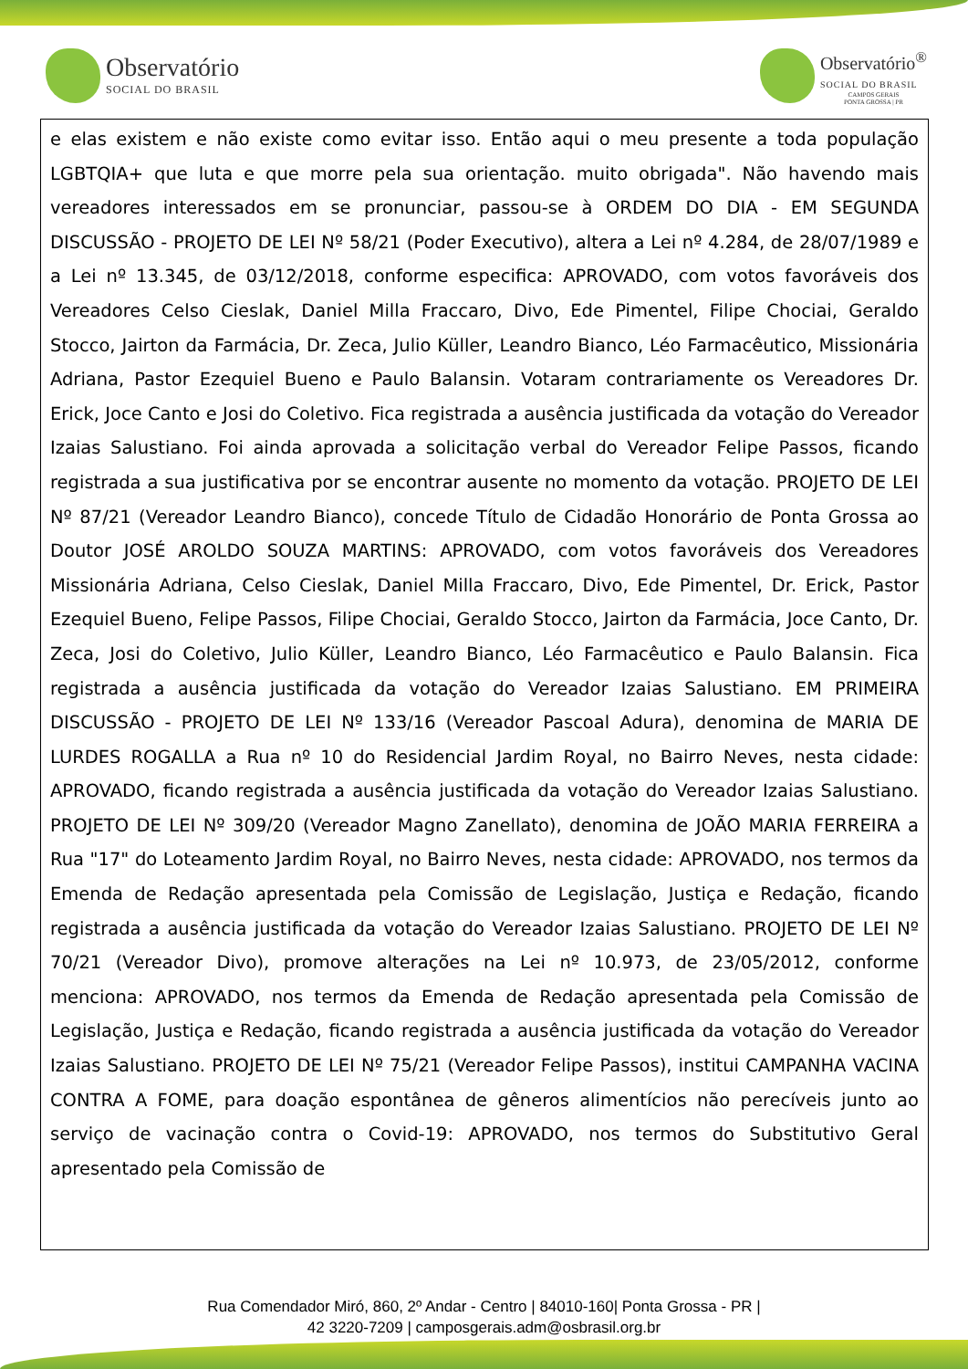Observatório
SOCIAL DO BRASIL
Observatório<sup>®</sup>
SOCIAL DO BRASIL
CAMPOS GERAIS
PONTA GROSSA | PR
e elas existem e não existe como evitar isso. Então aqui o meu presente a toda população LGBTQIA+ que luta e que morre pela sua orientação. muito obrigada". Não havendo mais vereadores interessados em se pronunciar, passou-se à ORDEM DO DIA - EM SEGUNDA DISCUSSÃO - PROJETO DE LEI Nº 58/21 (Poder Executivo), altera a Lei nº 4.284, de 28/07/1989 e a Lei nº 13.345, de 03/12/2018, conforme especifica: APROVADO, com votos favoráveis dos Vereadores Celso Cieslak, Daniel Milla Fraccaro, Divo, Ede Pimentel, Filipe Chociai, Geraldo Stocco, Jairton da Farmácia, Dr. Zeca, Julio Küller, Leandro Bianco, Léo Farmacêutico, Missionária Adriana, Pastor Ezequiel Bueno e Paulo Balansin. Votaram contrariamente os Vereadores Dr. Erick, Joce Canto e Josi do Coletivo. Fica registrada a ausência justificada da votação do Vereador Izaias Salustiano. Foi ainda aprovada a solicitação verbal do Vereador Felipe Passos, ficando registrada a sua justificativa por se encontrar ausente no momento da votação. PROJETO DE LEI Nº 87/21 (Vereador Leandro Bianco), concede Título de Cidadão Honorário de Ponta Grossa ao Doutor JOSÉ AROLDO SOUZA MARTINS: APROVADO, com votos favoráveis dos Vereadores Missionária Adriana, Celso Cieslak, Daniel Milla Fraccaro, Divo, Ede Pimentel, Dr. Erick, Pastor Ezequiel Bueno, Felipe Passos, Filipe Chociai, Geraldo Stocco, Jairton da Farmácia, Joce Canto, Dr. Zeca, Josi do Coletivo, Julio Küller, Leandro Bianco, Léo Farmacêutico e Paulo Balansin. Fica registrada a ausência justificada da votação do Vereador Izaias Salustiano. EM PRIMEIRA DISCUSSÃO - PROJETO DE LEI Nº 133/16 (Vereador Pascoal Adura), denomina de MARIA DE LURDES ROGALLA a Rua nº 10 do Residencial Jardim Royal, no Bairro Neves, nesta cidade: APROVADO, ficando registrada a ausência justificada da votação do Vereador Izaias Salustiano. PROJETO DE LEI Nº 309/20 (Vereador Magno Zanellato), denomina de JOÃO MARIA FERREIRA a Rua "17" do Loteamento Jardim Royal, no Bairro Neves, nesta cidade: APROVADO, nos termos da Emenda de Redação apresentada pela Comissão de Legislação, Justiça e Redação, ficando registrada a ausência justificada da votação do Vereador Izaias Salustiano. PROJETO DE LEI Nº 70/21 (Vereador Divo), promove alterações na Lei nº 10.973, de 23/05/2012, conforme menciona: APROVADO, nos termos da Emenda de Redação apresentada pela Comissão de Legislação, Justiça e Redação, ficando registrada a ausência justificada da votação do Vereador Izaias Salustiano. PROJETO DE LEI Nº 75/21 (Vereador Felipe Passos), institui CAMPANHA VACINA CONTRA A FOME, para doação espontânea de gêneros alimentícios não perecíveis junto ao serviço de vacinação contra o Covid-19: APROVADO, nos termos do Substitutivo Geral apresentado pela Comissão de
Rua Comendador Miró, 860, 2º Andar - Centro | 84010-160| Ponta Grossa - PR |
42 3220-7209 | camposgerais.adm@osbrasil.org.br